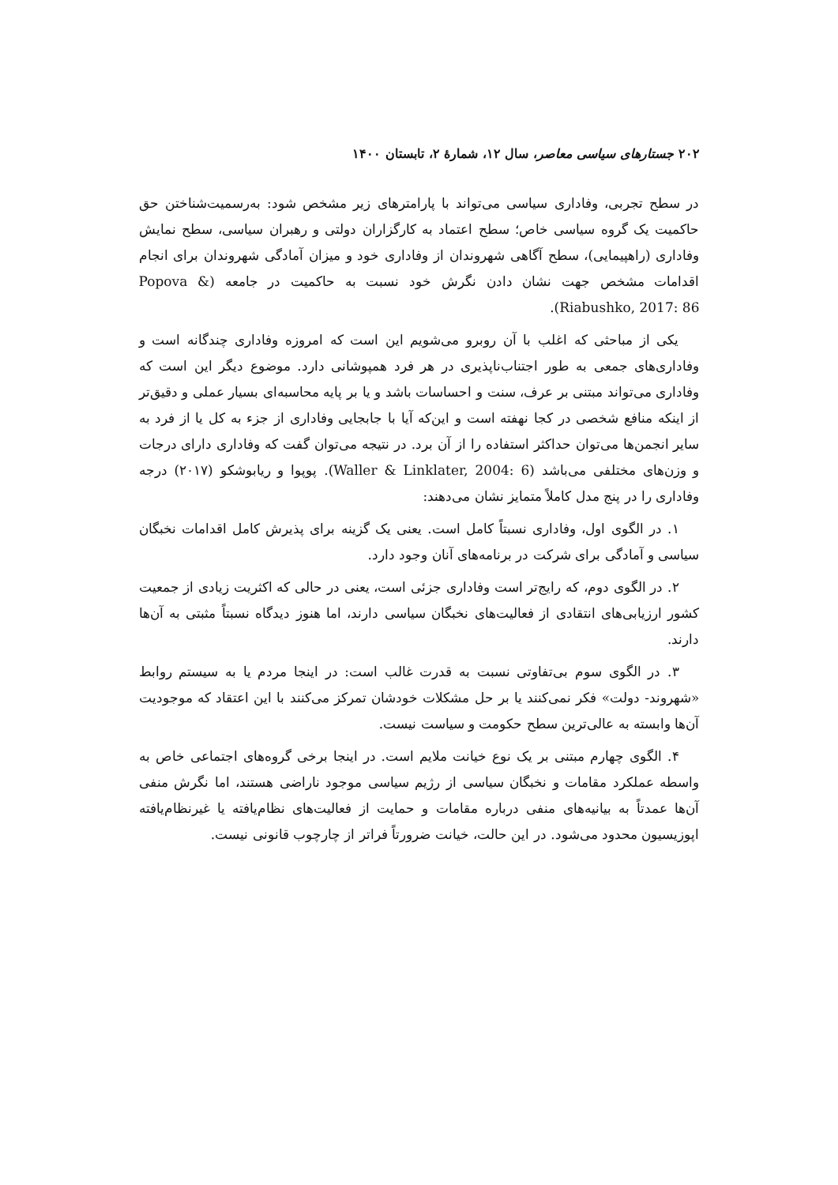۲۰۲ جستارهای سیاسی معاصر، سال ۱۲، شمارهٔ ۲، تابستان ۱۴۰۰
در سطح تجربی، وفاداری سیاسی می‌تواند با پارامترهای زیر مشخص شود: به‌رسمیت‌شناختن حق حاکمیت یک گروه سیاسی خاص؛ سطح اعتماد به کارگزاران دولتی و رهبران سیاسی، سطح نمایش وفاداری (راهپیمایی)، سطح آگاهی شهروندان از وفاداری خود و میزان آمادگی شهروندان برای انجام اقدامات مشخص جهت نشان دادن نگرش خود نسبت به حاکمیت در جامعه (Popova & Riabushko, 2017: 86).
یکی از مباحثی که اغلب با آن روبرو می‌شویم این است که امروزه وفاداری چندگانه است و وفاداری‌های جمعی به طور اجتناب‌ناپذیری در هر فرد همپوشانی دارد. موضوع دیگر این است که وفاداری می‌تواند مبتنی بر عرف، سنت و احساسات باشد و یا بر پایه محاسبه‌ای بسیار عملی و دقیق‌تر از اینکه منافع شخصی در کجا نهفته است و این‌که آیا با جابجایی وفاداری از جزء به کل یا از فرد به سایر انجمن‌ها می‌توان حداکثر استفاده را از آن برد. در نتیجه می‌توان گفت که وفاداری دارای درجات و وزن‌های مختلفی می‌باشد (Waller & Linklater, 2004: 6). پوپوا و ریابوشکو (۲۰۱۷) درجه وفاداری را در پنج مدل کاملاً متمایز نشان می‌دهند:
۱. در الگوی اول، وفاداری نسبتاً کامل است. یعنی یک گزینه برای پذیرش کامل اقدامات نخبگان سیاسی و آمادگی برای شرکت در برنامه‌های آنان وجود دارد.
۲. در الگوی دوم، که رایج‌تر است وفاداری جزئی است، یعنی در حالی که اکثریت زیادی از جمعیت کشور ارزیابی‌های انتقادی از فعالیت‌های نخبگان سیاسی دارند، اما هنوز دیدگاه نسبتاً مثبتی به آن‌ها دارند.
۳. در الگوی سوم بی‌تفاوتی نسبت به قدرت غالب است: در اینجا مردم یا به سیستم روابط «شهروند- دولت» فکر نمی‌کنند یا بر حل مشکلات خودشان تمرکز می‌کنند با این اعتقاد که موجودیت آن‌ها وابسته به عالی‌ترین سطح حکومت و سیاست نیست.
۴. الگوی چهارم مبتنی بر یک نوع خیانت ملایم است. در اینجا برخی گروه‌های اجتماعی خاص به واسطه عملکرد مقامات و نخبگان سیاسی از رژیم سیاسی موجود ناراضی هستند، اما نگرش منفی آن‌ها عمدتاً به بیانیه‌های منفی درباره مقامات و حمایت از فعالیت‌های نظام‌یافته یا غیرنظام‌یافته اپوزیسیون محدود می‌شود. در این حالت، خیانت ضرورتاً فراتر از چارچوب قانونی نیست.